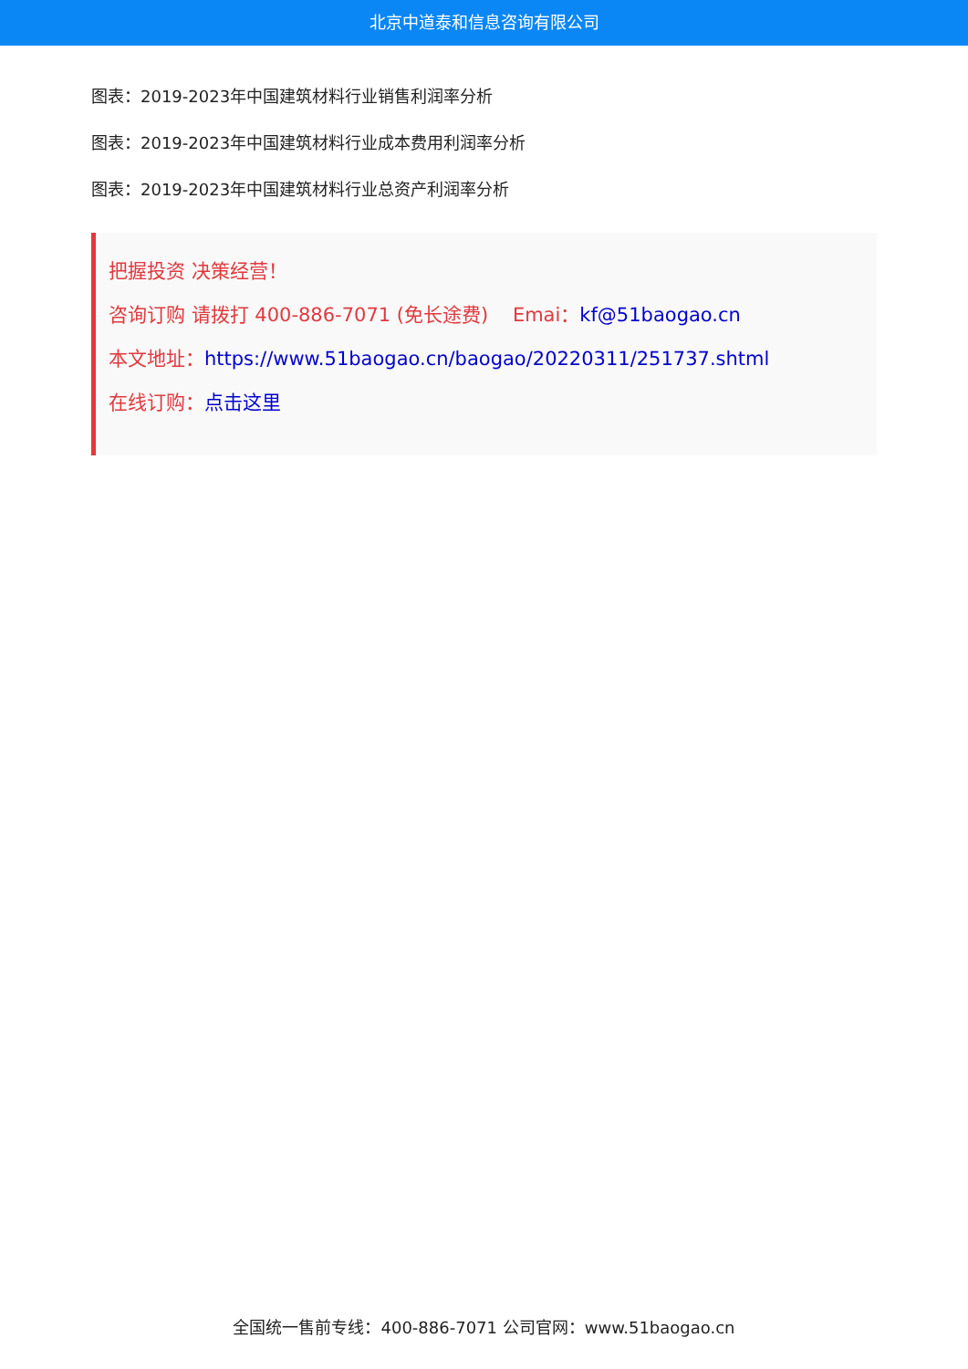北京中道泰和信息咨询有限公司
图表：2019-2023年中国建筑材料行业销售利润率分析
图表：2019-2023年中国建筑材料行业成本费用利润率分析
图表：2019-2023年中国建筑材料行业总资产利润率分析
把握投资 决策经营！
咨询订购 请拨打 400-886-7071 (免长途费) Emai：kf@51baogao.cn
本文地址：https://www.51baogao.cn/baogao/20220311/251737.shtml
在线订购：点击这里
全国统一售前专线：400-886-7071 公司官网：www.51baogao.cn